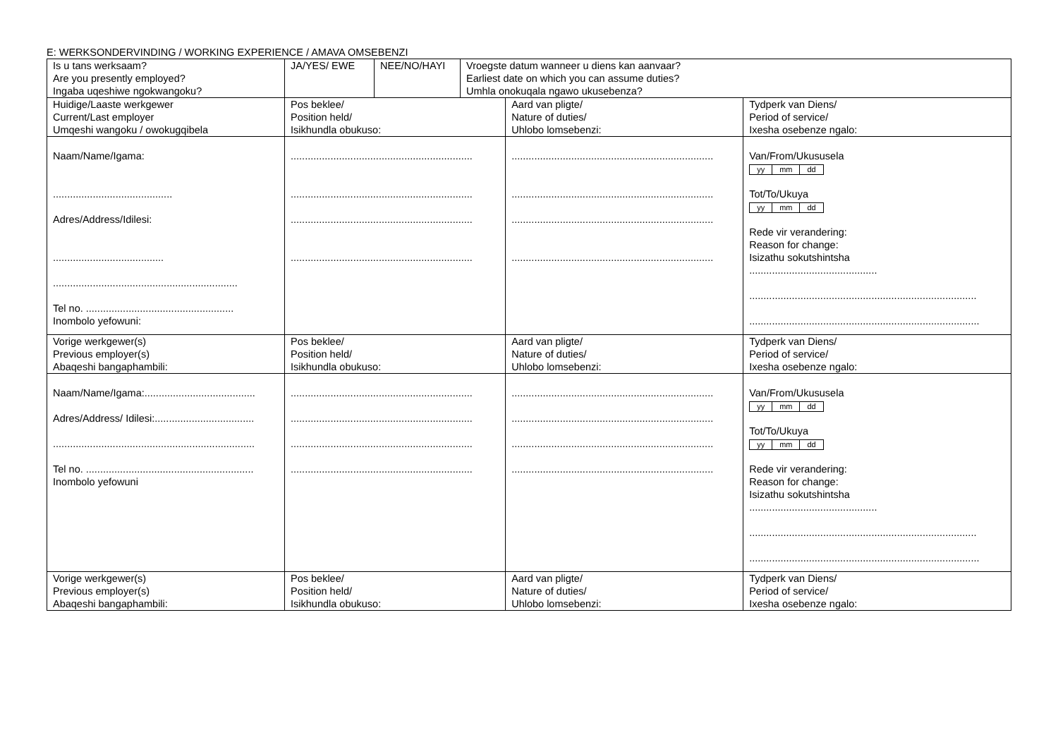E: WERKSONDERVINDING / WORKING EXPERIENCE / AMAVA OMSEBENZI
| Is u tans werksaam? Are you presently employed? Ingaba uqeshiwe ngokwangoku? | JA/YES/ EWE | NEE/NO/HAYI | Vroegste datum wanneer u diens kan aanvaar? Earliest date on which you can assume duties? Umhla onokuqala ngawo ukusebenza? | | |
| Huidige/Laaste werkgewer Current/Last employer Umqeshi wangoku / owokugqibela | Pos beklee/ Position held/ Isikhundla obukuso: | | | Aard van pligte/ Nature of duties/ Uhlobo lomsebenzi: | Tydperk van Diens/ Period of service/ Ixesha osebenze ngalo: |
| Naam/Name/Igama: .......................................... Adres/Address/Idilesi: ....................................... ................................................................. Tel no. .................................................... Inombolo yefowuni: | ................................................................ ................................................................ ................................................................ ................................................................ | | | ....................................................................... ....................................................................... ....................................................................... ....................................................................... | Van/From/Ukususela yy mm dd Tot/To/Ukuya yy mm dd Rede vir verandering: Reason for change: Isizathu sokutshintsha ............................................. ................................................................................ ................................................................................. |
| Vorige werkgewer(s) Previous employer(s) Abaqeshi bangaphambili: | Pos beklee/ Position held/ Isikhundla obukuso: | | | Aard van pligte/ Nature of duties/ Uhlobo lomsebenzi: | Tydperk van Diens/ Period of service/ Ixesha osebenze ngalo: |
| Naam/Name/Igama:....................................... Adres/Address/ Idilesi:................................... ....................................................................... Tel no. ........................................................... Inombolo yefowuni | ................................................................ ................................................................ ................................................................ ................................................................ | | | ....................................................................... ....................................................................... ....................................................................... ....................................................................... | Van/From/Ukususela yy mm dd Tot/To/Ukuya yy mm dd Rede vir verandering: Reason for change: Isizathu sokutshintsha ............................................. ................................................................................ ................................................................................. |
| Vorige werkgewer(s) Previous employer(s) Abaqeshi bangaphambili: | Pos beklee/ Position held/ Isikhundla obukuso: | | | Aard van pligte/ Nature of duties/ Uhlobo lomsebenzi: | Tydperk van Diens/ Period of service/ Ixesha osebenze ngalo: |